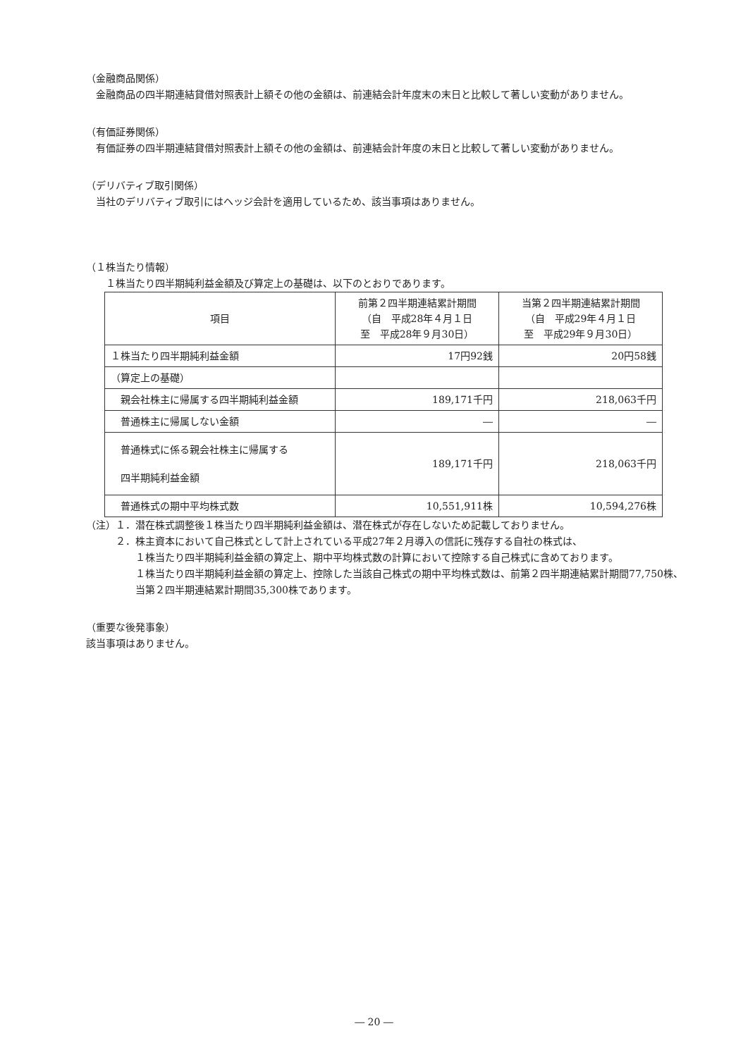（金融商品関係）
　金融商品の四半期連結貸借対照表計上額その他の金額は、前連結会計年度末の末日と比較して著しい変動がありません。
（有価証券関係）
　有価証券の四半期連結貸借対照表計上額その他の金額は、前連結会計年度の末日と比較して著しい変動がありません。
（デリバティブ取引関係）
　当社のデリバティブ取引にはヘッジ会計を適用しているため、該当事項はありません。
（１株当たり情報）
　　１株当たり四半期純利益金額及び算定上の基礎は、以下のとおりであります。
| 項目 | 前第２四半期連結累計期間 （自 平成28年４月１日 至 平成28年９月30日） | 当第２四半期連結累計期間 （自 平成29年４月１日 至 平成29年９月30日） |
| --- | --- | --- |
| １株当たり四半期純利益金額 | 17円92銭 | 20円58銭 |
| （算定上の基礎） | | |
| 親会社株主に帰属する四半期純利益金額 | 189,171千円 | 218,063千円 |
| 普通株主に帰属しない金額 | ― | ― |
| 普通株式に係る親会社株主に帰属する 四半期純利益金額 | 189,171千円 | 218,063千円 |
| 普通株式の期中平均株式数 | 10,551,911株 | 10,594,276株 |
（注）１．潜在株式調整後１株当たり四半期純利益金額は、潜在株式が存在しないため記載しておりません。
２．株主資本において自己株式として計上されている平成27年２月導入の信託に残存する自社の株式は、
１株当たり四半期純利益金額の算定上、期中平均株式数の計算において控除する自己株式に含めております。
１株当たり四半期純利益金額の算定上、控除した当該自己株式の期中平均株式数は、前第２四半期連結累計期間77,750株、当第２四半期連結累計期間35,300株であります。
（重要な後発事象）
該当事項はありません。
― 20 ―